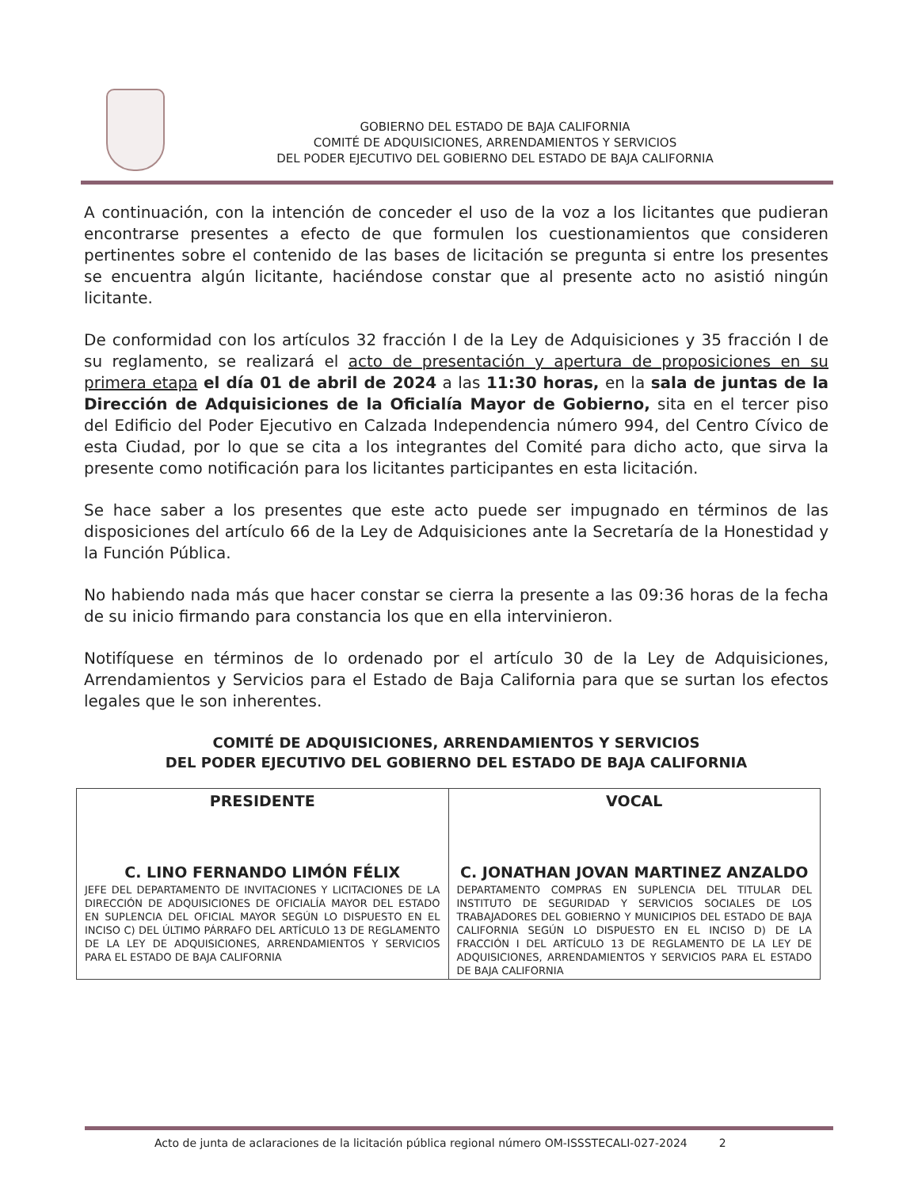GOBIERNO DEL ESTADO DE BAJA CALIFORNIA
COMITÉ DE ADQUISICIONES, ARRENDAMIENTOS Y SERVICIOS
DEL PODER EJECUTIVO DEL GOBIERNO DEL ESTADO DE BAJA CALIFORNIA
A continuación, con la intención de conceder el uso de la voz a los licitantes que pudieran encontrarse presentes a efecto de que formulen los cuestionamientos que consideren pertinentes sobre el contenido de las bases de licitación se pregunta si entre los presentes se encuentra algún licitante, haciéndose constar que al presente acto no asistió ningún licitante.
De conformidad con los artículos 32 fracción I de la Ley de Adquisiciones y 35 fracción I de su reglamento, se realizará el acto de presentación y apertura de proposiciones en su primera etapa el día 01 de abril de 2024 a las 11:30 horas, en la sala de juntas de la Dirección de Adquisiciones de la Oficialía Mayor de Gobierno, sita en el tercer piso del Edificio del Poder Ejecutivo en Calzada Independencia número 994, del Centro Cívico de esta Ciudad, por lo que se cita a los integrantes del Comité para dicho acto, que sirva la presente como notificación para los licitantes participantes en esta licitación.
Se hace saber a los presentes que este acto puede ser impugnado en términos de las disposiciones del artículo 66 de la Ley de Adquisiciones ante la Secretaría de la Honestidad y la Función Pública.
No habiendo nada más que hacer constar se cierra la presente a las 09:36 horas de la fecha de su inicio firmando para constancia los que en ella intervinieron.
Notifíquese en términos de lo ordenado por el artículo 30 de la Ley de Adquisiciones, Arrendamientos y Servicios para el Estado de Baja California para que se surtan los efectos legales que le son inherentes.
COMITÉ DE ADQUISICIONES, ARRENDAMIENTOS Y SERVICIOS
DEL PODER EJECUTIVO DEL GOBIERNO DEL ESTADO DE BAJA CALIFORNIA
| PRESIDENTE C. LINO FERNANDO LIMÓN FÉLIX JEFE DEL DEPARTAMENTO DE INVITACIONES Y LICITACIONES DE LA DIRECCIÓN DE ADQUISICIONES DE OFICIALÍA MAYOR DEL ESTADO EN SUPLENCIA DEL OFICIAL MAYOR SEGÚN LO DISPUESTO EN EL INCISO C) DEL ÚLTIMO PÁRRAFO DEL ARTÍCULO 13 DE REGLAMENTO DE LA LEY DE ADQUISICIONES, ARRENDAMIENTOS Y SERVICIOS PARA EL ESTADO DE BAJA CALIFORNIA | VOCAL C. JONATHAN JOVAN MARTINEZ ANZALDO DEPARTAMENTO COMPRAS EN SUPLENCIA DEL TITULAR DEL INSTITUTO DE SEGURIDAD Y SERVICIOS SOCIALES DE LOS TRABAJADORES DEL GOBIERNO Y MUNICIPIOS DEL ESTADO DE BAJA CALIFORNIA SEGÚN LO DISPUESTO EN EL INCISO D) DE LA FRACCIÓN I DEL ARTÍCULO 13 DE REGLAMENTO DE LA LEY DE ADQUISICIONES, ARRENDAMIENTOS Y SERVICIOS PARA EL ESTADO DE BAJA CALIFORNIA |
Acto de junta de aclaraciones de la licitación pública regional número OM-ISSSTECALI-027-2024 2